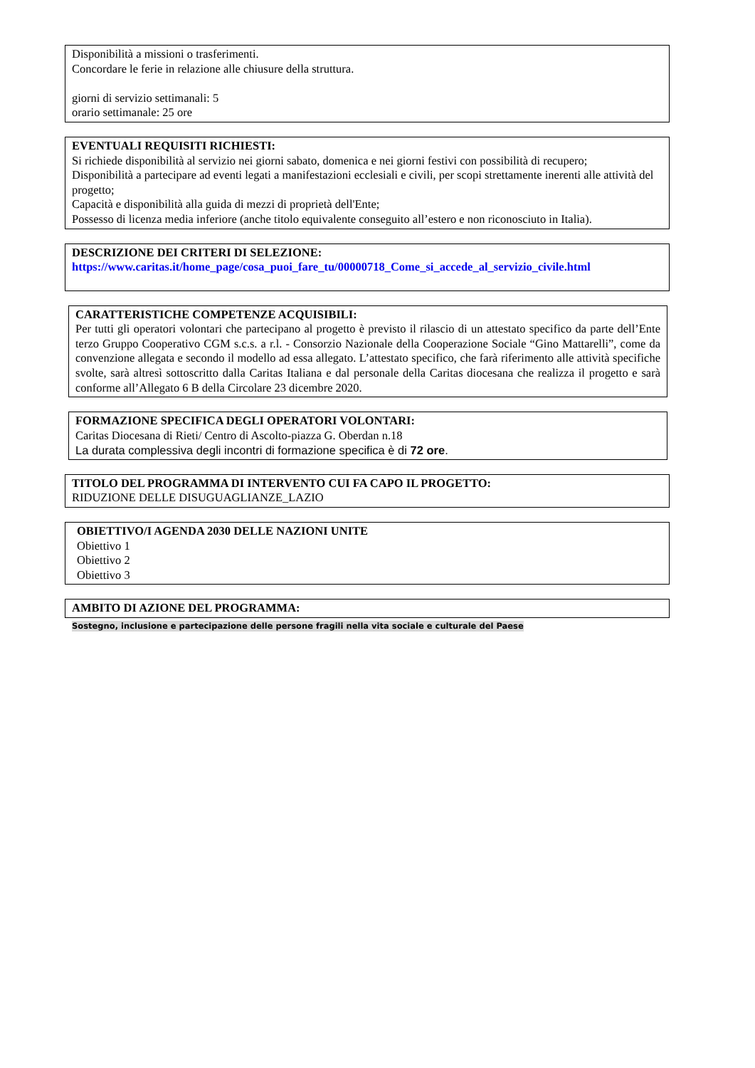Disponibilità a missioni o trasferimenti.
Concordare le ferie in relazione alle chiusure della struttura.
giorni di servizio settimanali: 5
orario settimanale: 25 ore
EVENTUALI REQUISITI RICHIESTI:
Si richiede disponibilità al servizio nei giorni sabato, domenica e nei giorni festivi con possibilità di recupero;
Disponibilità a partecipare ad eventi legati a manifestazioni ecclesiali e civili, per scopi strettamente inerenti alle attività del progetto;
Capacità e disponibilità alla guida di mezzi di proprietà dell'Ente;
Possesso di licenza media inferiore (anche titolo equivalente conseguito all’estero e non riconosciuto in Italia).
DESCRIZIONE DEI CRITERI DI SELEZIONE:
https://www.caritas.it/home_page/cosa_puoi_fare_tu/00000718_Come_si_accede_al_servizio_civile.html
CARATTERISTICHE COMPETENZE ACQUISIBILI:
Per tutti gli operatori volontari che partecipano al progetto è previsto il rilascio di un attestato specifico da parte dell’Ente terzo Gruppo Cooperativo CGM s.c.s. a r.l. - Consorzio Nazionale della Cooperazione Sociale “Gino Mattarelli”, come da convenzione allegata e secondo il modello ad essa allegato. L’attestato specifico, che farà riferimento alle attività specifiche svolte, sarà altresì sottoscritto dalla Caritas Italiana e dal personale della Caritas diocesana che realizza il progetto e sarà conforme all’Allegato 6 B della Circolare 23 dicembre 2020.
FORMAZIONE SPECIFICA DEGLI OPERATORI VOLONTARI:
Caritas Diocesana di Rieti/ Centro di Ascolto-piazza G. Oberdan n.18
La durata complessiva degli incontri di formazione specifica è di 72 ore.
TITOLO DEL PROGRAMMA DI INTERVENTO CUI FA CAPO IL PROGETTO:
RIDUZIONE DELLE DISUGUAGLIANZE_LAZIO
OBIETTIVO/I AGENDA 2030 DELLE NAZIONI UNITE
Obiettivo 1
Obiettivo 2
Obiettivo 3
AMBITO DI AZIONE DEL PROGRAMMA:
Sostegno, inclusione e partecipazione delle persone fragili nella vita sociale e culturale del Paese